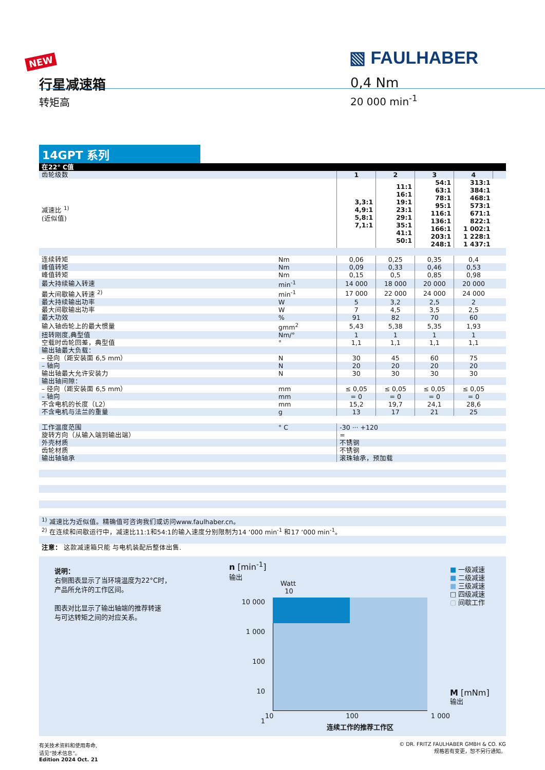NEW ▧ FAULHABER
行星减速箱
转矩高
0,4 Nm
20 000 min<sup>-1</sup>
14GPT 系列
| 在22° C值 | | | | | | |
| 齿轮级数 | | 1 | 2 | 3 | 4 | |
| 减速比 <sup>1)</sup> (近似值) | | 3,3:1 4,9:1 5,8:1 7,1:1 | 11:1 16:1 19:1 23:1 29:1 35:1 41:1 50:1 | 54:1 63:1 78:1 95:1 116:1 136:1 166:1 203:1 248:1 | 313:1 384:1 468:1 573:1 671:1 822:1 1 002:1 1 228:1 1 437:1 | |
| 连续转矩 | Nm | 0,06 | 0,25 | 0,35 | 0,4 | |
| 峰值转矩 | Nm | 0,09 | 0,33 | 0,46 | 0,53 | |
| 峰值转矩 | Nm | 0,15 | 0,5 | 0,85 | 0,98 | |
| 最大持续输入转速 | min<sup>-1</sup> | 14 000 | 18 000 | 20 000 | 20 000 | |
| 最大间歇输入转速 <sup>2)</sup> | min<sup>-1</sup> | 17 000 | 22 000 | 24 000 | 24 000 | |
| 最大持续输出功率 | W | 5 | 3,2 | 2,5 | 2 | |
| 最大间歇输出功率 | W | 7 | 4,5 | 3,5 | 2,5 | |
| 最大功效 | % | 91 | 82 | 70 | 60 | |
| 输入轴齿轮上的最大惯量 | gmm<sup>2</sup> | 5,43 | 5,38 | 5,35 | 1,93 | |
| 扭转刚度,典型值 | Nm/° | 1 | 1 | 1 | 1 | |
| 空载时齿轮回差，典型值 | ° | 1,1 | 1,1 | 1,1 | 1,1 | |
| 输出轴最大负载： | | | | | | |
| – 径向（距安装面 6,5 mm） | N | 30 | 45 | 60 | 75 | |
| – 轴向 | N | 20 | 20 | 20 | 20 | |
| 输出轴最大允许安装力 | N | 30 | 30 | 30 | 30 | |
| 输出轴间隙： | | | | | | |
| – 径向（距安装面 6,5 mm） | mm | ≤ 0,05 | ≤ 0,05 | ≤ 0,05 | ≤ 0,05 | |
| – 轴向 | mm | = 0 | = 0 | = 0 | = 0 | |
| 不含电机的长度（L2） | mm | 15,2 | 19,7 | 24,1 | 28,6 | |
| 不含电机与法兰的重量 | g | 13 | 17 | 21 | 25 | |
| 工作温度范围 | ° C | -30 ··· +120 | | | | |
| 旋转方向（从输入端到输出端） | | = | | | | |
| 外壳材质 | | 不锈钢 | | | | |
| 齿轮材质 | | 不锈钢 | | | | |
| 输出轴轴承 | | 滚珠轴承，预加载 | | | | |
| <sup>1)</sup> 减速比为近似值。精确值可咨询我们或访问www.faulhaber.cn。 | | | | | | |
| <sup>2)</sup> 在连续和间歇运行中，减速比11:1和54:1的输入速度分别限制为14 ‘000 min<sup>-1</sup> 和17 ‘000 min<sup>-1</sup>。 | | | | | | |
| 注意： 这款减速箱只能 与电机装配后整体出售. | | | | | | |
说明：
右侧图表显示了当环境温度为22°C时，
产品所允许的工作区间。
图表对比显示了输出轴端的推荐转速
与可达转矩之间的对应关系。
n [min<sup>-1</sup>]
输出
Watt
10
10 000
1 000
100
10
1
10 100 1 000
连续工作的推荐工作区
■ 一级减速
■ 二级减速
■ 三级减速
□ 四级减速
▢ 间歇工作
M [mNm]
输出
有关技术资料和使用寿命,
请见“技术信息”。
Edition 2024 Oct. 21
© DR. FRITZ FAULHABER GMBH & CO. KG
规格若有变更，恕不另行通知。